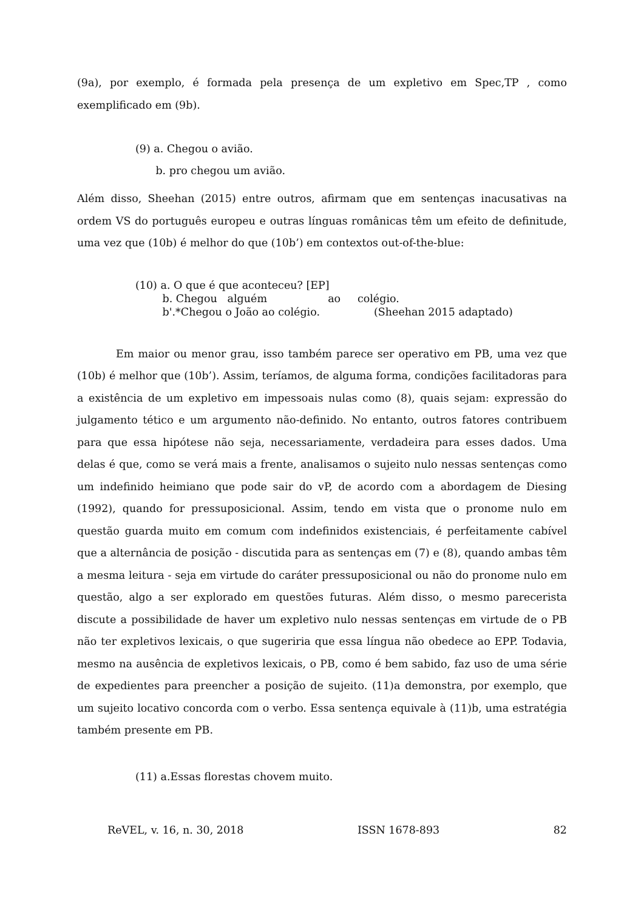(9a), por exemplo, é formada pela presença de um expletivo em Spec,TP , como exemplificado em (9b).
(9) a. Chegou o avião.
b. pro chegou um avião.
Além disso, Sheehan (2015) entre outros, afirmam que em sentenças inacusativas na ordem VS do português europeu e outras línguas românicas têm um efeito de definitude, uma vez que (10b) é melhor do que (10b’) em contextos out-of-the-blue:
(10) a. O que é que aconteceu? [EP]
b. Chegou alguém ao colégio.
b'.*Chegou o João ao colégio. (Sheehan 2015 adaptado)
Em maior ou menor grau, isso também parece ser operativo em PB, uma vez que (10b) é melhor que (10b’). Assim, teríamos, de alguma forma, condições facilitadoras para a existência de um expletivo em impessoais nulas como (8), quais sejam: expressão do julgamento tético e um argumento não-definido. No entanto, outros fatores contribuem para que essa hipótese não seja, necessariamente, verdadeira para esses dados. Uma delas é que, como se verá mais a frente, analisamos o sujeito nulo nessas sentenças como um indefinido heimiano que pode sair do vP, de acordo com a abordagem de Diesing (1992), quando for pressuposicional. Assim, tendo em vista que o pronome nulo em questão guarda muito em comum com indefinidos existenciais, é perfeitamente cabível que a alternância de posição - discutida para as sentenças em (7) e (8), quando ambas têm a mesma leitura - seja em virtude do caráter pressuposicional ou não do pronome nulo em questão, algo a ser explorado em questões futuras. Além disso, o mesmo parecerista discute a possibilidade de haver um expletivo nulo nessas sentenças em virtude de o PB não ter expletivos lexicais, o que sugeriria que essa língua não obedece ao EPP. Todavia, mesmo na ausência de expletivos lexicais, o PB, como é bem sabido, faz uso de uma série de expedientes para preencher a posição de sujeito. (11)a demonstra, por exemplo, que um sujeito locativo concorda com o verbo. Essa sentença equivale à (11)b, uma estratégia também presente em PB.
(11) a.Essas florestas chovem muito.
ReVEL, v. 16, n. 30, 2018 ISSN 1678-893 82